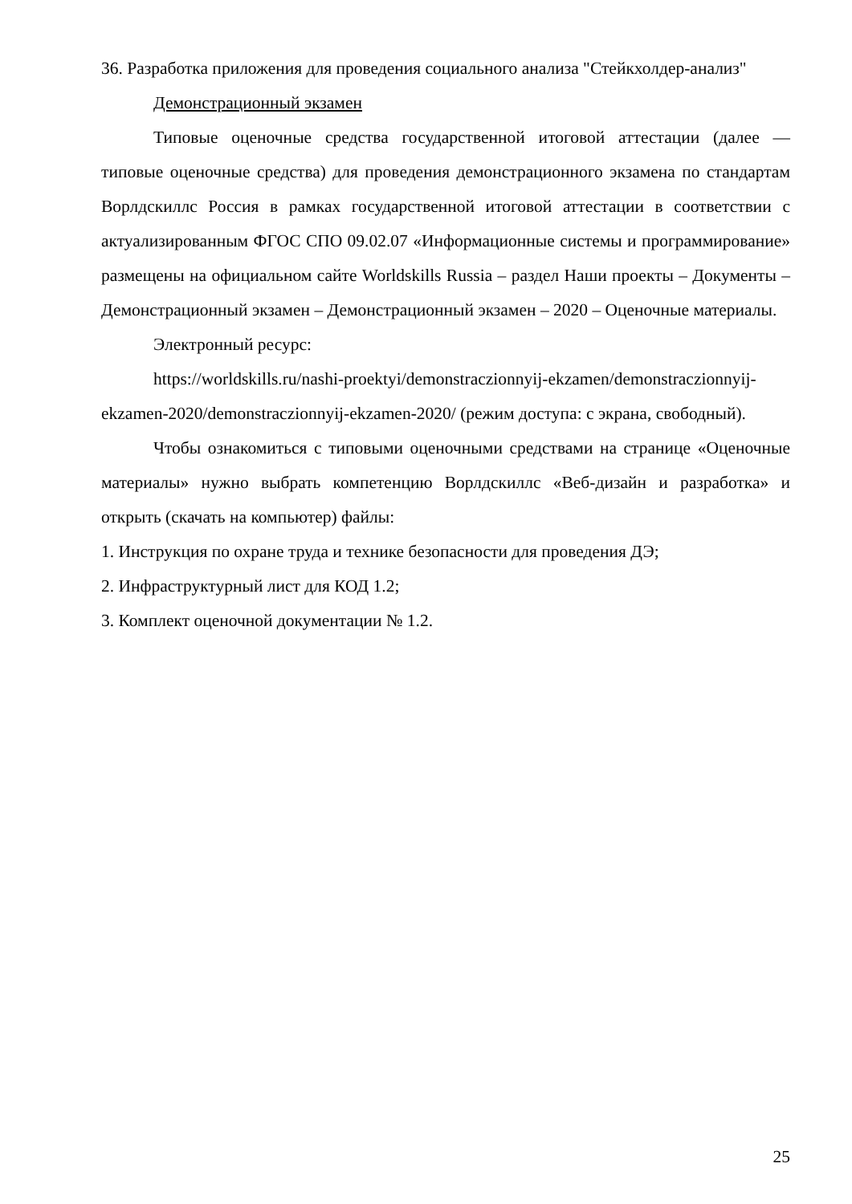36. Разработка приложения для проведения социального анализа "Стейкхолдер-анализ"
Демонстрационный экзамен
Типовые оценочные средства государственной итоговой аттестации (далее — типовые оценочные средства) для проведения демонстрационного экзамена по стандартам Ворлдскиллс Россия в рамках государственной итоговой аттестации в соответствии с актуализированным ФГОС СПО 09.02.07 «Информационные системы и программирование» размещены на официальном сайте Worldskills Russia – раздел Наши проекты – Документы – Демонстрационный экзамен – Демонстрационный экзамен – 2020 – Оценочные материалы.
Электронный ресурс:
https://worldskills.ru/nashi-proektyi/demonstraczionnyij-ekzamen/demonstraczionnyij-ekzamen-2020/demonstraczionnyij-ekzamen-2020/ (режим доступа: с экрана, свободный).
Чтобы ознакомиться с типовыми оценочными средствами на странице «Оценочные материалы» нужно выбрать компетенцию Ворлдскиллс «Веб-дизайн и разработка» и открыть (скачать на компьютер) файлы:
1. Инструкция по охране труда и технике безопасности для проведения ДЭ;
2. Инфраструктурный лист для КОД 1.2;
3. Комплект оценочной документации № 1.2.
25